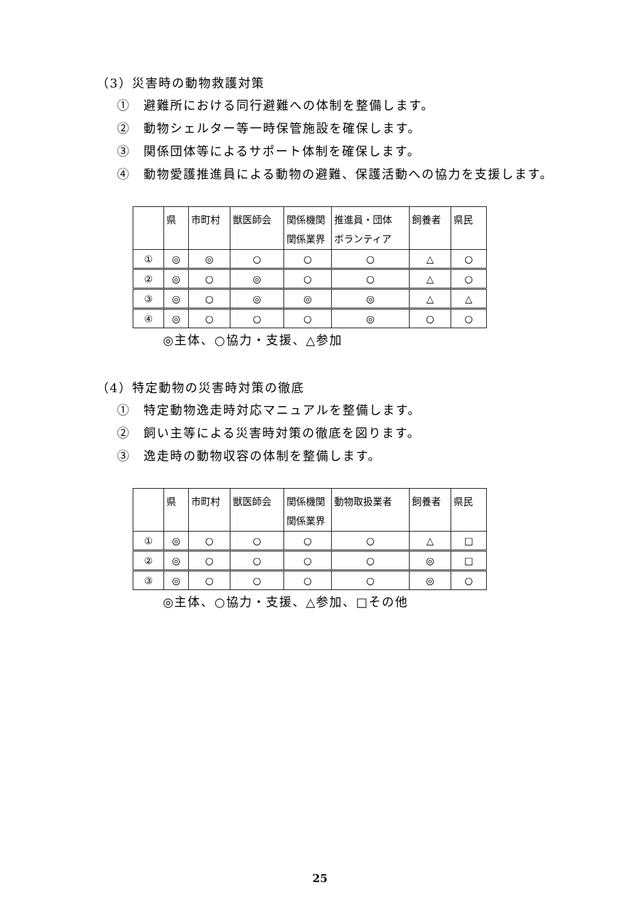（3）災害時の動物救護対策
①　避難所における同行避難への体制を整備します。
②　動物シェルター等一時保管施設を確保します。
③　関係団体等によるサポート体制を確保します。
④　動物愛護推進員による動物の避難、保護活動への協力を支援します。
| | 県 | 市町村 | 獣医師会 | 関係機関 関係業界 | 推進員・団体 ボランティア | 飼養者 | 県民 |
| ① | ◎ | ◎ | ○ | ○ | ○ | △ | ○ |
| ② | ◎ | ○ | ◎ | ○ | ○ | △ | ○ |
| ③ | ◎ | ○ | ◎ | ◎ | ◎ | △ | △ |
| ④ | ◎ | ○ | ○ | ○ | ◎ | ○ | ○ |
◎主体、○協力・支援、△参加
（4）特定動物の災害時対策の徹底
①　特定動物逸走時対応マニュアルを整備します。
②　飼い主等による災害時対策の徹底を図ります。
③　逸走時の動物収容の体制を整備します。
| | 県 | 市町村 | 獣医師会 | 関係機関 関係業界 | 動物取扱業者 | 飼養者 | 県民 |
| ① | ◎ | ○ | ○ | ○ | ○ | △ | □ |
| ② | ◎ | ○ | ○ | ○ | ○ | ◎ | □ |
| ③ | ◎ | ○ | ○ | ○ | ○ | ◎ | ○ |
◎主体、○協力・支援、△参加、□その他
25